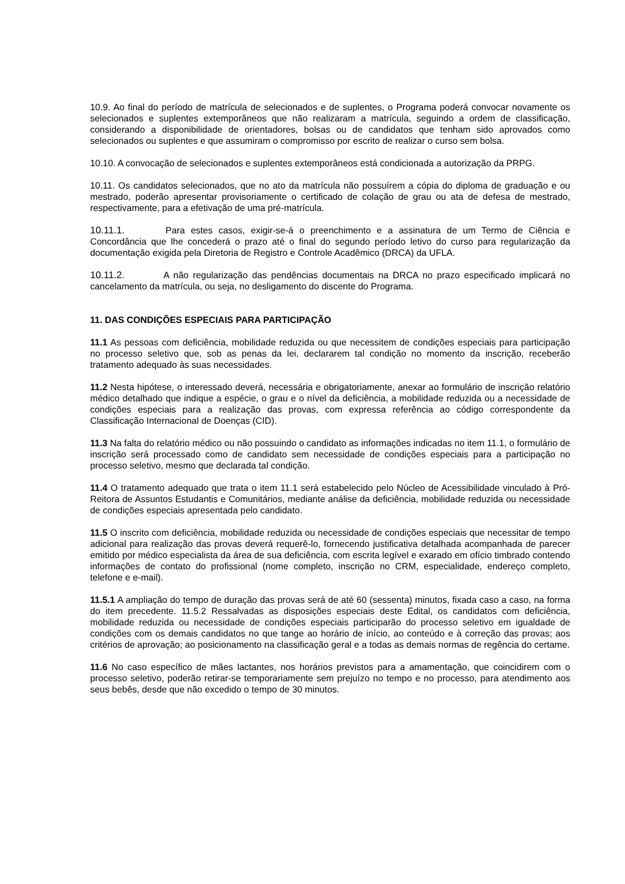10.9. Ao final do período de matrícula de selecionados e de suplentes, o Programa poderá convocar novamente os selecionados e suplentes extemporâneos que não realizaram a matrícula, seguindo a ordem de classificação, considerando a disponibilidade de orientadores, bolsas ou de candidatos que tenham sido aprovados como selecionados ou suplentes e que assumiram o compromisso por escrito de realizar o curso sem bolsa.
10.10. A convocação de selecionados e suplentes extemporâneos está condicionada a autorização da PRPG.
10.11. Os candidatos selecionados, que no ato da matrícula não possuírem a cópia do diploma de graduação e ou mestrado, poderão apresentar provisoriamente o certificado de colação de grau ou ata de defesa de mestrado, respectivamente, para a efetivação de uma pré-matrícula.
10.11.1. Para estes casos, exigir-se-á o preenchimento e a assinatura de um Termo de Ciência e Concordância que lhe concederá o prazo até o final do segundo período letivo do curso para regularização da documentação exigida pela Diretoria de Registro e Controle Acadêmico (DRCA) da UFLA.
10.11.2. A não regularização das pendências documentais na DRCA no prazo especificado implicará no cancelamento da matrícula, ou seja, no desligamento do discente do Programa.
11. DAS CONDIÇÕES ESPECIAIS PARA PARTICIPAÇÃO
11.1 As pessoas com deficiência, mobilidade reduzida ou que necessitem de condições especiais para participação no processo seletivo que, sob as penas da lei, declararem tal condição no momento da inscrição, receberão tratamento adequado às suas necessidades.
11.2 Nesta hipótese, o interessado deverá, necessária e obrigatoriamente, anexar ao formulário de inscrição relatório médico detalhado que indique a espécie, o grau e o nível da deficiência, a mobilidade reduzida ou a necessidade de condições especiais para a realização das provas, com expressa referência ao código correspondente da Classificação Internacional de Doenças (CID).
11.3 Na falta do relatório médico ou não possuindo o candidato as informações indicadas no item 11.1, o formulário de inscrição será processado como de candidato sem necessidade de condições especiais para a participação no processo seletivo, mesmo que declarada tal condição.
11.4 O tratamento adequado que trata o item 11.1 será estabelecido pelo Núcleo de Acessibilidade vinculado à Pró-Reitora de Assuntos Estudantis e Comunitários, mediante análise da deficiência, mobilidade reduzida ou necessidade de condições especiais apresentada pelo candidato.
11.5 O inscrito com deficiência, mobilidade reduzida ou necessidade de condições especiais que necessitar de tempo adicional para realização das provas deverá requerê-lo, fornecendo justificativa detalhada acompanhada de parecer emitido por médico especialista da área de sua deficiência, com escrita legível e exarado em ofício timbrado contendo informações de contato do profissional (nome completo, inscrição no CRM, especialidade, endereço completo, telefone e e-mail).
11.5.1 A ampliação do tempo de duração das provas será de até 60 (sessenta) minutos, fixada caso a caso, na forma do item precedente. 11.5.2 Ressalvadas as disposições especiais deste Edital, os candidatos com deficiência, mobilidade reduzida ou necessidade de condições especiais participarão do processo seletivo em igualdade de condições com os demais candidatos no que tange ao horário de início, ao conteúdo e à correção das provas; aos critérios de aprovação; ao posicionamento na classificação geral e a todas as demais normas de regência do certame.
11.6 No caso específico de mães lactantes, nos horários previstos para a amamentação, que coincidirem com o processo seletivo, poderão retirar-se temporariamente sem prejuízo no tempo e no processo, para atendimento aos seus bebês, desde que não excedido o tempo de 30 minutos.